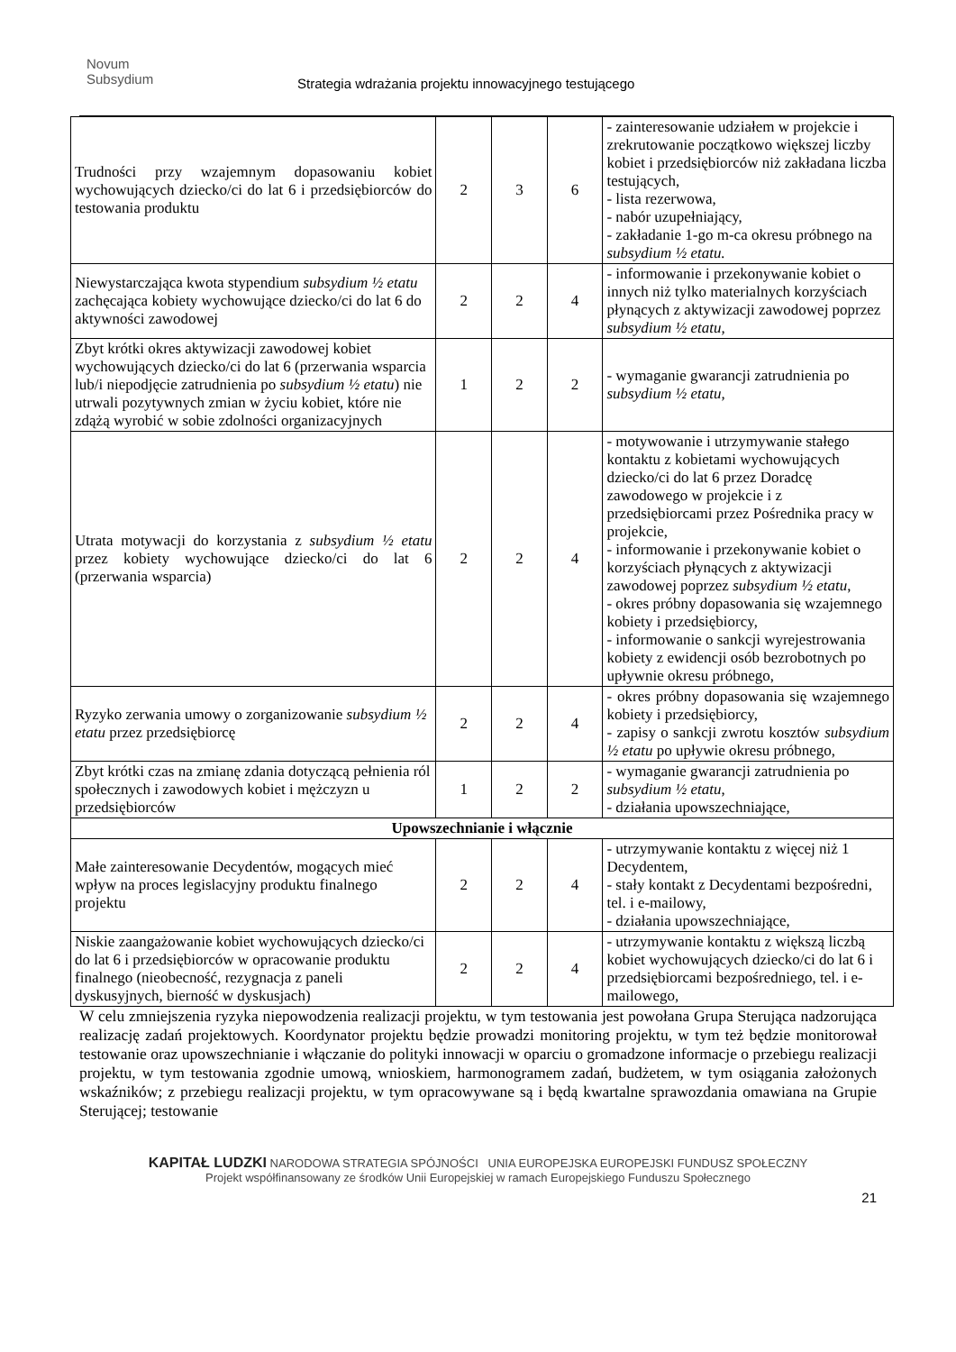Novum
Subsydium
Strategia wdrażania projektu innowacyjnego testującego
| Trudności przy wzajemnym dopasowaniu kobiet wychowujących dziecko/ci do lat 6 i przedsiębiorców do testowania produktu | 2 | 3 | 6 | - zainteresowanie udziałem w projekcie i zrekrutowanie początkowo większej liczby kobiet i przedsiębiorców niż zakładana liczba testujących, - lista rezerwowa, - nabór uzupełniający, - zakładanie 1-go m-ca okresu próbnego na subsydium ½ etatu. |
| Niewystarczająca kwota stypendium subsydium ½ etatu zachęcająca kobiety wychowujące dziecko/ci do lat 6 do aktywności zawodowej | 2 | 2 | 4 | - informowanie i przekonywanie kobiet o innych niż tylko materialnych korzyściach płynących z aktywizacji zawodowej poprzez subsydium ½ etatu, |
| Zbyt krótki okres aktywizacji zawodowej kobiet wychowujących dziecko/ci do lat 6 (przerwania wsparcia lub/i niepodjęcie zatrudnienia po subsydium ½ etatu ) nie utrwali pozytywnych zmian w życiu kobiet, które nie zdążą wyrobić w sobie zdolności organizacyjnych | 1 | 2 | 2 | - wymaganie gwarancji zatrudnienia po subsydium ½ etatu, |
| Utrata motywacji do korzystania z subsydium ½ etatu przez kobiety wychowujące dziecko/ci do lat 6 (przerwania wsparcia) | 2 | 2 | 4 | - motywowanie i utrzymywanie stałego kontaktu z kobietami wychowujących dziecko/ci do lat 6 przez Doradcę zawodowego w projekcie i z przedsiębiorcami przez Pośrednika pracy w projekcie, - informowanie i przekonywanie kobiet o korzyściach płynących z aktywizacji zawodowej poprzez subsydium ½ etatu , - okres próbny dopasowania się wzajemnego kobiety i przedsiębiorcy, - informowanie o sankcji wyrejestrowania kobiety z ewidencji osób bezrobotnych po upływnie okresu próbnego, |
| Ryzyko zerwania umowy o zorganizowanie subsydium ½ etatu przez przedsiębiorcę | 2 | 2 | 4 | - okres próbny dopasowania się wzajemnego kobiety i przedsiębiorcy, - zapisy o sankcji zwrotu kosztów subsydium ½ etatu po upływie okresu próbnego, |
| Zbyt krótki czas na zmianę zdania dotyczącą pełnienia ról społecznych i zawodowych kobiet i mężczyzn u przedsiębiorców | 1 | 2 | 2 | - wymaganie gwarancji zatrudnienia po subsydium ½ etatu , - działania upowszechniające, |
| Upowszechnianie i włącznie | | | | |
| Małe zainteresowanie Decydentów, mogących mieć wpływ na proces legislacyjny produktu finalnego projektu | 2 | 2 | 4 | - utrzymywanie kontaktu z więcej niż 1 Decydentem, - stały kontakt z Decydentami bezpośredni, tel. i e-mailowy, - działania upowszechniające, |
| Niskie zaangażowanie kobiet wychowujących dziecko/ci do lat 6 i przedsiębiorców w opracowanie produktu finalnego (nieobecność, rezygnacja z paneli dyskusyjnych, bierność w dyskusjach) | 2 | 2 | 4 | - utrzymywanie kontaktu z większą liczbą kobiet wychowujących dziecko/ci do lat 6 i przedsiębiorcami bezpośredniego, tel. i e-mailowego, |
W celu zmniejszenia ryzyka niepowodzenia realizacji projektu, w tym testowania jest powołana Grupa Sterująca nadzorująca realizację zadań projektowych. Koordynator projektu będzie prowadzi monitoring projektu, w tym też będzie monitorował testowanie oraz upowszechnianie i włączanie do polityki innowacji w oparciu o gromadzone informacje o przebiegu realizacji projektu, w tym testowania zgodnie umową, wnioskiem, harmonogramem zadań, budżetem, w tym osiągania założonych wskaźników; z przebiegu realizacji projektu, w tym opracowywane są i będą kwartalne sprawozdania omawiana na Grupie Sterującej; testowanie
KAPITAŁ LUDZKI NARODOWA STRATEGIA SPÓJNOŚCI UNIA EUROPEJSKA EUROPEJSKI FUNDUSZ SPOŁECZNY
Projekt współfinansowany ze środków Unii Europejskiej w ramach Europejskiego Funduszu Społecznego
21